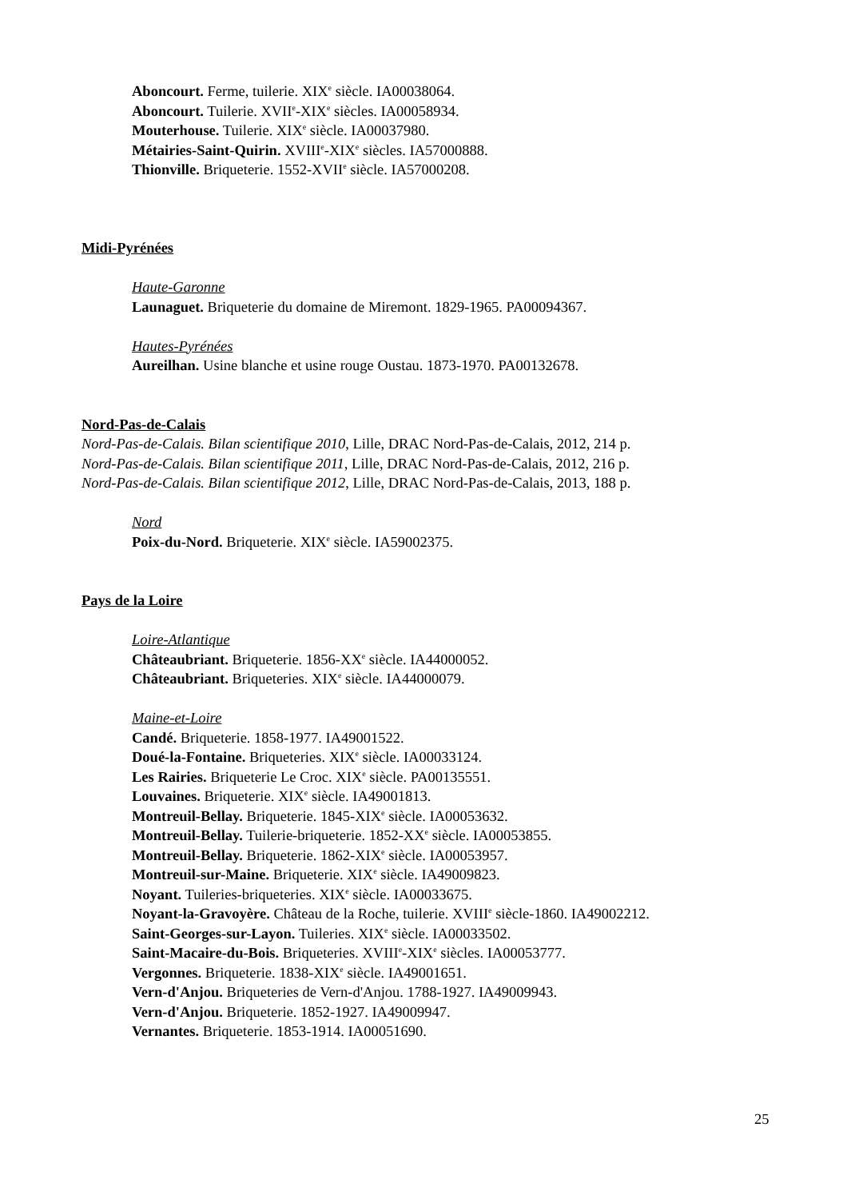Aboncourt. Ferme, tuilerie. XIX<sup>e</sup> siècle. IA00038064.
Aboncourt. Tuilerie. XVII<sup>e</sup>-XIX<sup>e</sup> siècles. IA00058934.
Mouterhouse. Tuilerie. XIX<sup>e</sup> siècle. IA00037980.
Métairies-Saint-Quirin. XVIII<sup>e</sup>-XIX<sup>e</sup> siècles. IA57000888.
Thionville. Briqueterie. 1552-XVII<sup>e</sup> siècle. IA57000208.
Midi-Pyrénées
Haute-Garonne
Launaguet. Briqueterie du domaine de Miremont. 1829-1965. PA00094367.
Hautes-Pyrénées
Aureilhan. Usine blanche et usine rouge Oustau. 1873-1970. PA00132678.
Nord-Pas-de-Calais
Nord-Pas-de-Calais. Bilan scientifique 2010, Lille, DRAC Nord-Pas-de-Calais, 2012, 214 p.
Nord-Pas-de-Calais. Bilan scientifique 2011, Lille, DRAC Nord-Pas-de-Calais, 2012, 216 p.
Nord-Pas-de-Calais. Bilan scientifique 2012, Lille, DRAC Nord-Pas-de-Calais, 2013, 188 p.
Nord
Poix-du-Nord. Briqueterie. XIX<sup>e</sup> siècle. IA59002375.
Pays de la Loire
Loire-Atlantique
Châteaubriant. Briqueterie. 1856-XX<sup>e</sup> siècle. IA44000052.
Châteaubriant. Briqueteries. XIX<sup>e</sup> siècle. IA44000079.
Maine-et-Loire
Candé. Briqueterie. 1858-1977. IA49001522.
Doué-la-Fontaine. Briqueteries. XIX<sup>e</sup> siècle. IA00033124.
Les Rairies. Briqueterie Le Croc. XIX<sup>e</sup> siècle. PA00135551.
Louvaines. Briqueterie. XIX<sup>e</sup> siècle. IA49001813.
Montreuil-Bellay. Briqueterie. 1845-XIX<sup>e</sup> siècle. IA00053632.
Montreuil-Bellay. Tuilerie-briqueterie. 1852-XX<sup>e</sup> siècle. IA00053855.
Montreuil-Bellay. Briqueterie. 1862-XIX<sup>e</sup> siècle. IA00053957.
Montreuil-sur-Maine. Briqueterie. XIX<sup>e</sup> siècle. IA49009823.
Noyant. Tuileries-briqueteries. XIX<sup>e</sup> siècle. IA00033675.
Noyant-la-Gravoyère. Château de la Roche, tuilerie. XVIII<sup>e</sup> siècle-1860. IA49002212.
Saint-Georges-sur-Layon. Tuileries. XIX<sup>e</sup> siècle. IA00033502.
Saint-Macaire-du-Bois. Briqueteries. XVIII<sup>e</sup>-XIX<sup>e</sup> siècles. IA00053777.
Vergonnes. Briqueterie. 1838-XIX<sup>e</sup> siècle. IA49001651.
Vern-d'Anjou. Briqueteries de Vern-d'Anjou. 1788-1927. IA49009943.
Vern-d'Anjou. Briqueterie. 1852-1927. IA49009947.
Vernantes. Briqueterie. 1853-1914. IA00051690.
25